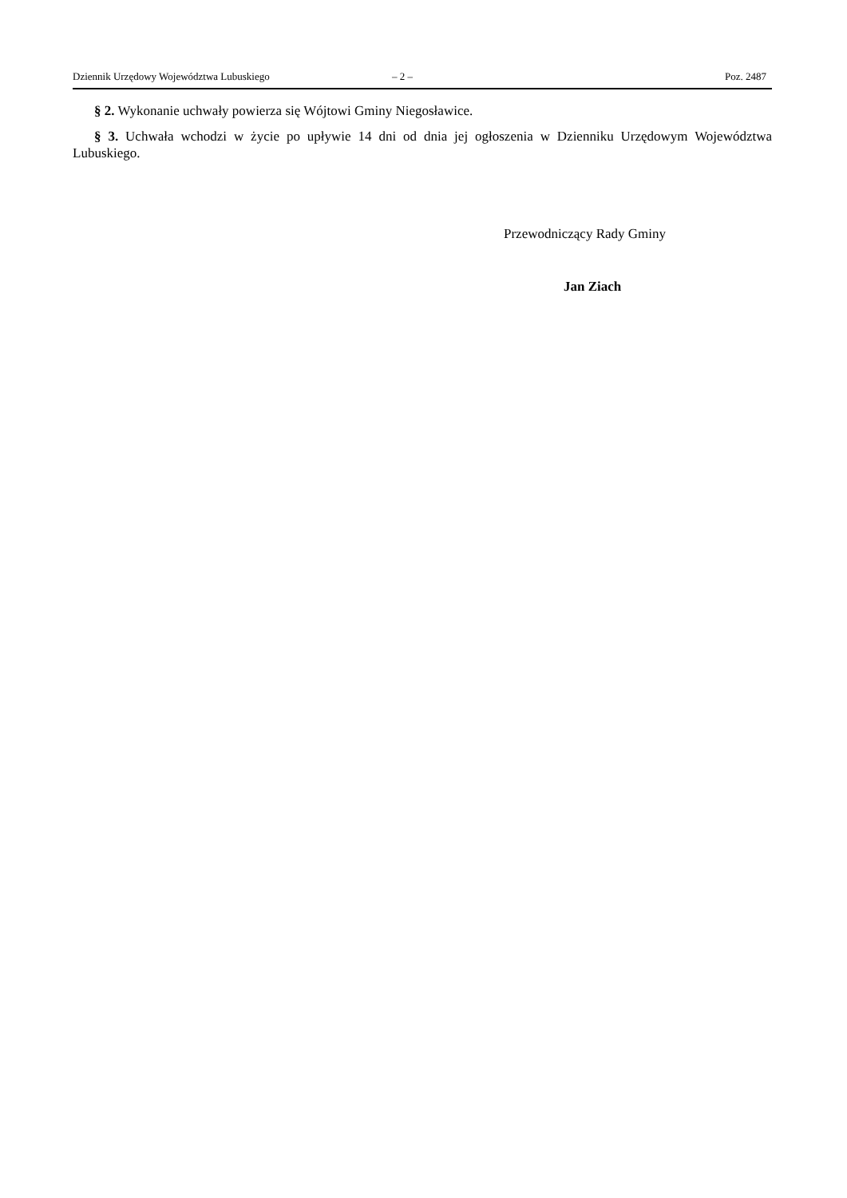Dziennik Urzędowy Województwa Lubuskiego – 2 – Poz. 2487
§ 2. Wykonanie uchwały powierza się Wójtowi Gminy Niegosławice.
§ 3. Uchwała wchodzi w życie po upływie 14 dni od dnia jej ogłoszenia w Dzienniku Urzędowym Województwa Lubuskiego.
Przewodniczący Rady Gminy
Jan Ziach